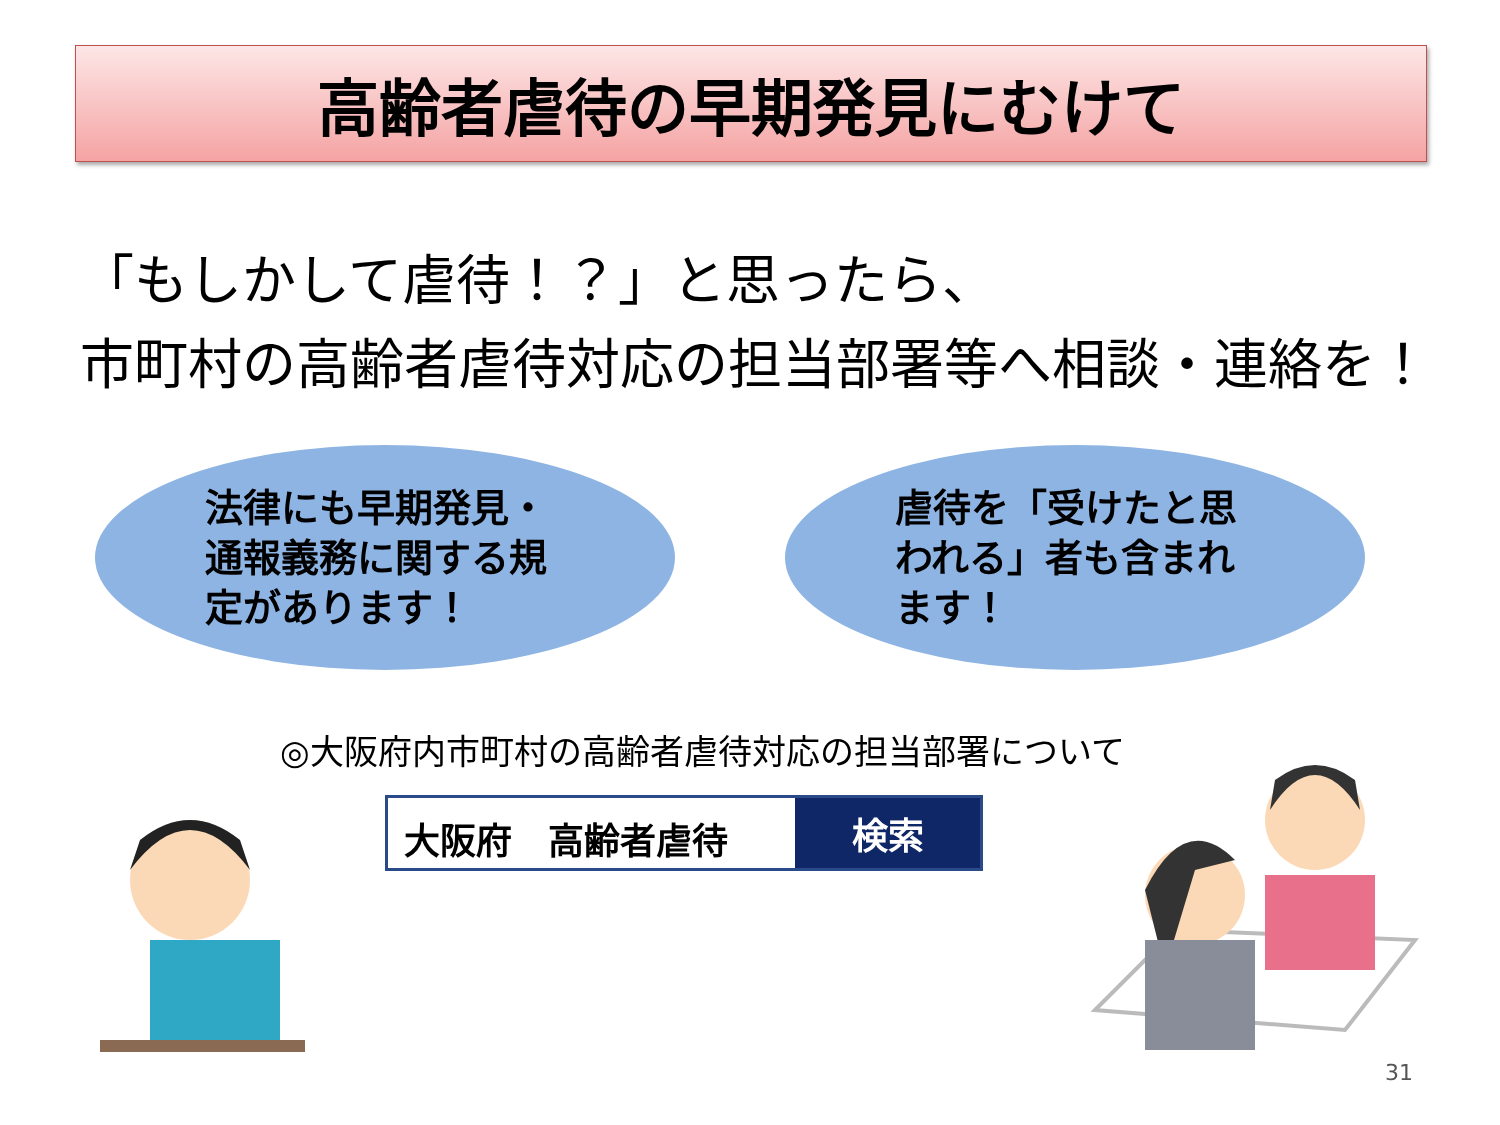高齢者虐待の早期発見にむけて
「もしかして虐待！？」と思ったら、
市町村の高齢者虐待対応の担当部署等へ相談・連絡を！
法律にも早期発見・通報義務に関する規定があります！ 虐待を「受けたと思われる」者も含まれます！
◎大阪府内市町村の高齢者虐待対応の担当部署について
大阪府　高齢者虐待
検索
31